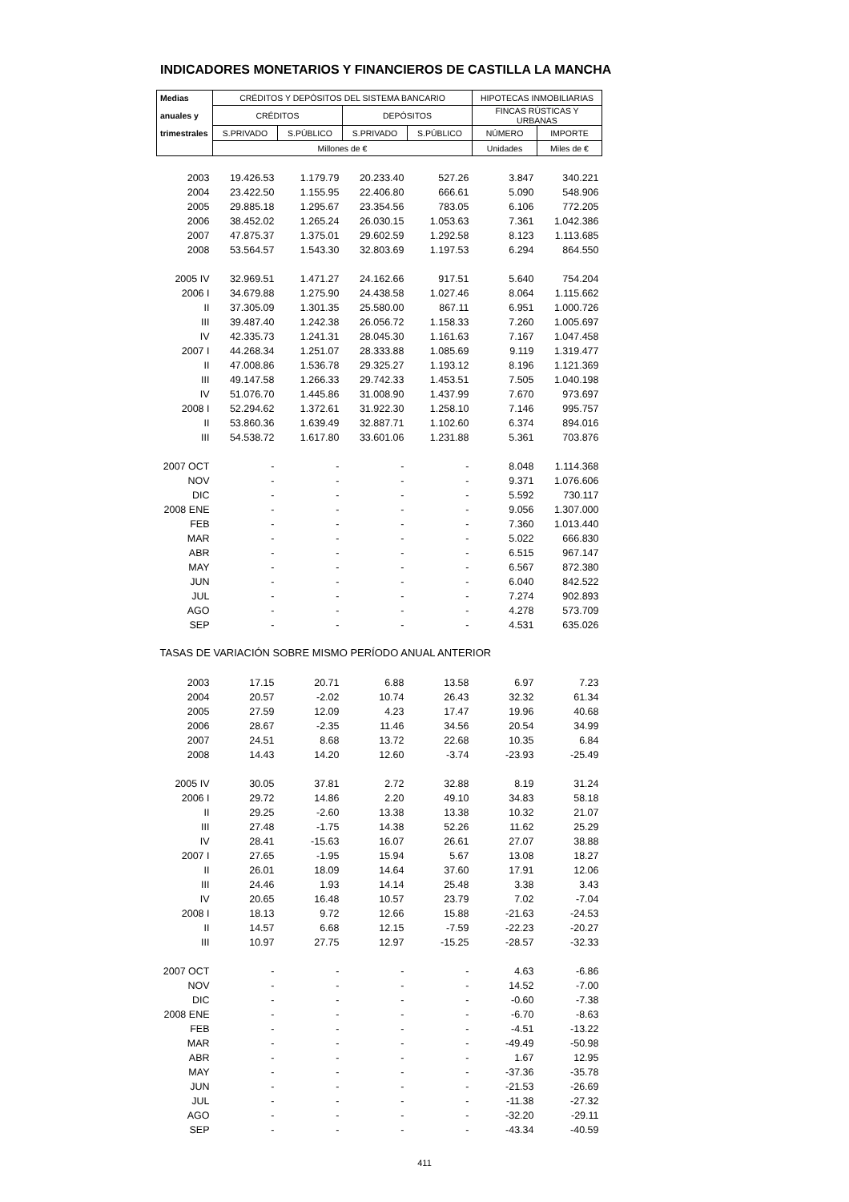INDICADORES MONETARIOS Y FINANCIEROS DE CASTILLA LA MANCHA
| Medias | CRÉDITOS Y DEPÓSITOS DEL SISTEMA BANCARIO | | | | HIPOTECAS INMOBILIARIAS | |
| --- | --- | --- | --- | --- | --- | --- |
| anuales y | CRÉDITOS | | DEPÓSITOS | | FINCAS RÚSTICAS Y URBANAS | |
| trimestrales | S.PRIVADO | S.PÚBLICO | S.PRIVADO | S.PÚBLICO | NÚMERO | IMPORTE |
| | Millones de € | | | | Unidades | Miles de € |
| 2003 | 19.426.53 | 1.179.79 | 20.233.40 | 527.26 | 3.847 | 340.221 |
| 2004 | 23.422.50 | 1.155.95 | 22.406.80 | 666.61 | 5.090 | 548.906 |
| 2005 | 29.885.18 | 1.295.67 | 23.354.56 | 783.05 | 6.106 | 772.205 |
| 2006 | 38.452.02 | 1.265.24 | 26.030.15 | 1.053.63 | 7.361 | 1.042.386 |
| 2007 | 47.875.37 | 1.375.01 | 29.602.59 | 1.292.58 | 8.123 | 1.113.685 |
| 2008 | 53.564.57 | 1.543.30 | 32.803.69 | 1.197.53 | 6.294 | 864.550 |
| 2005 IV | 32.969.51 | 1.471.27 | 24.162.66 | 917.51 | 5.640 | 754.204 |
| 2006 I | 34.679.88 | 1.275.90 | 24.438.58 | 1.027.46 | 8.064 | 1.115.662 |
| II | 37.305.09 | 1.301.35 | 25.580.00 | 867.11 | 6.951 | 1.000.726 |
| III | 39.487.40 | 1.242.38 | 26.056.72 | 1.158.33 | 7.260 | 1.005.697 |
| IV | 42.335.73 | 1.241.31 | 28.045.30 | 1.161.63 | 7.167 | 1.047.458 |
| 2007 I | 44.268.34 | 1.251.07 | 28.333.88 | 1.085.69 | 9.119 | 1.319.477 |
| II | 47.008.86 | 1.536.78 | 29.325.27 | 1.193.12 | 8.196 | 1.121.369 |
| III | 49.147.58 | 1.266.33 | 29.742.33 | 1.453.51 | 7.505 | 1.040.198 |
| IV | 51.076.70 | 1.445.86 | 31.008.90 | 1.437.99 | 7.670 | 973.697 |
| 2008 I | 52.294.62 | 1.372.61 | 31.922.30 | 1.258.10 | 7.146 | 995.757 |
| II | 53.860.36 | 1.639.49 | 32.887.71 | 1.102.60 | 6.374 | 894.016 |
| III | 54.538.72 | 1.617.80 | 33.601.06 | 1.231.88 | 5.361 | 703.876 |
| 2007 OCT | - | - | - | - | 8.048 | 1.114.368 |
| NOV | - | - | - | - | 9.371 | 1.076.606 |
| DIC | - | - | - | - | 5.592 | 730.117 |
| 2008 ENE | - | - | - | - | 9.056 | 1.307.000 |
| FEB | - | - | - | - | 7.360 | 1.013.440 |
| MAR | - | - | - | - | 5.022 | 666.830 |
| ABR | - | - | - | - | 6.515 | 967.147 |
| MAY | - | - | - | - | 6.567 | 872.380 |
| JUN | - | - | - | - | 6.040 | 842.522 |
| JUL | - | - | - | - | 7.274 | 902.893 |
| AGO | - | - | - | - | 4.278 | 573.709 |
| SEP | - | - | - | - | 4.531 | 635.026 |
| TASAS DE VARIACIÓN SOBRE MISMO PERÍODO ANUAL ANTERIOR | | | | | | |
| 2003 | 17.15 | 20.71 | 6.88 | 13.58 | 6.97 | 7.23 |
| 2004 | 20.57 | -2.02 | 10.74 | 26.43 | 32.32 | 61.34 |
| 2005 | 27.59 | 12.09 | 4.23 | 17.47 | 19.96 | 40.68 |
| 2006 | 28.67 | -2.35 | 11.46 | 34.56 | 20.54 | 34.99 |
| 2007 | 24.51 | 8.68 | 13.72 | 22.68 | 10.35 | 6.84 |
| 2008 | 14.43 | 14.20 | 12.60 | -3.74 | -23.93 | -25.49 |
| 2005 IV | 30.05 | 37.81 | 2.72 | 32.88 | 8.19 | 31.24 |
| 2006 I | 29.72 | 14.86 | 2.20 | 49.10 | 34.83 | 58.18 |
| II | 29.25 | -2.60 | 13.38 | 13.38 | 10.32 | 21.07 |
| III | 27.48 | -1.75 | 14.38 | 52.26 | 11.62 | 25.29 |
| IV | 28.41 | -15.63 | 16.07 | 26.61 | 27.07 | 38.88 |
| 2007 I | 27.65 | -1.95 | 15.94 | 5.67 | 13.08 | 18.27 |
| II | 26.01 | 18.09 | 14.64 | 37.60 | 17.91 | 12.06 |
| III | 24.46 | 1.93 | 14.14 | 25.48 | 3.38 | 3.43 |
| IV | 20.65 | 16.48 | 10.57 | 23.79 | 7.02 | -7.04 |
| 2008 I | 18.13 | 9.72 | 12.66 | 15.88 | -21.63 | -24.53 |
| II | 14.57 | 6.68 | 12.15 | -7.59 | -22.23 | -20.27 |
| III | 10.97 | 27.75 | 12.97 | -15.25 | -28.57 | -32.33 |
| 2007 OCT | - | - | - | - | 4.63 | -6.86 |
| NOV | - | - | - | - | 14.52 | -7.00 |
| DIC | - | - | - | - | -0.60 | -7.38 |
| 2008 ENE | - | - | - | - | -6.70 | -8.63 |
| FEB | - | - | - | - | -4.51 | -13.22 |
| MAR | - | - | - | - | -49.49 | -50.98 |
| ABR | - | - | - | - | 1.67 | 12.95 |
| MAY | - | - | - | - | -37.36 | -35.78 |
| JUN | - | - | - | - | -21.53 | -26.69 |
| JUL | - | - | - | - | -11.38 | -27.32 |
| AGO | - | - | - | - | -32.20 | -29.11 |
| SEP | - | - | - | - | -43.34 | -40.59 |
411